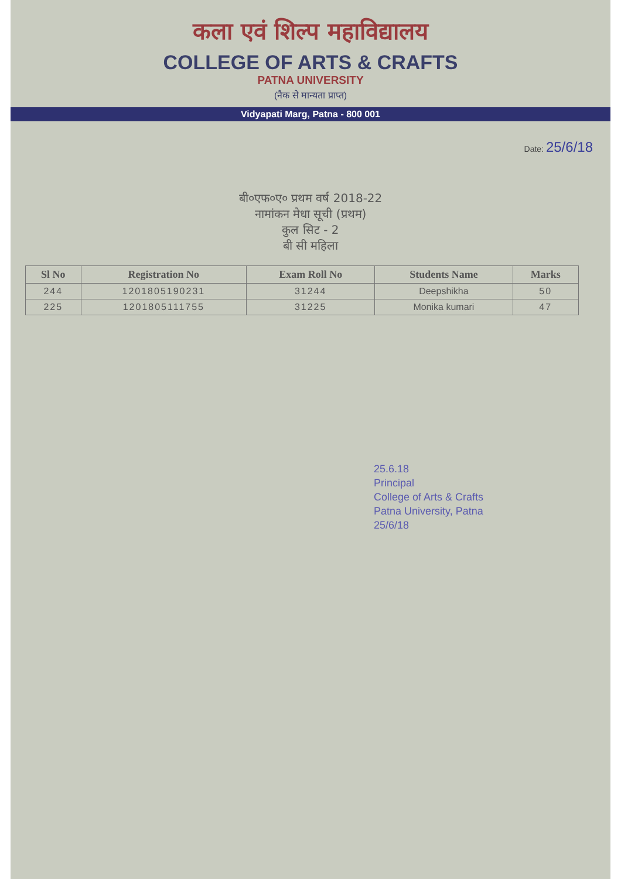कला एवं शिल्प महाविद्यालय
COLLEGE OF ARTS & CRAFTS
PATNA UNIVERSITY
(नैक से मान्यता प्राप्त)
Vidyapati Marg, Patna - 800 001
Date: 25/6/18
बी०एफ०ए० प्रथम वर्ष 2018-22
नामांकन मेधा सूची (प्रथम)
कुल सिट - 2
बी सी महिला
| Sl No | Registration No | Exam Roll No | Students Name | Marks |
| --- | --- | --- | --- | --- |
| 244 | 1201805190231 | 31244 | Deepshikha | 50 |
| 225 | 1201805111755 | 31225 | Monika kumari | 47 |
25.6.18
Principal
College of Arts & Crafts
Patna University, Patna
25/6/18